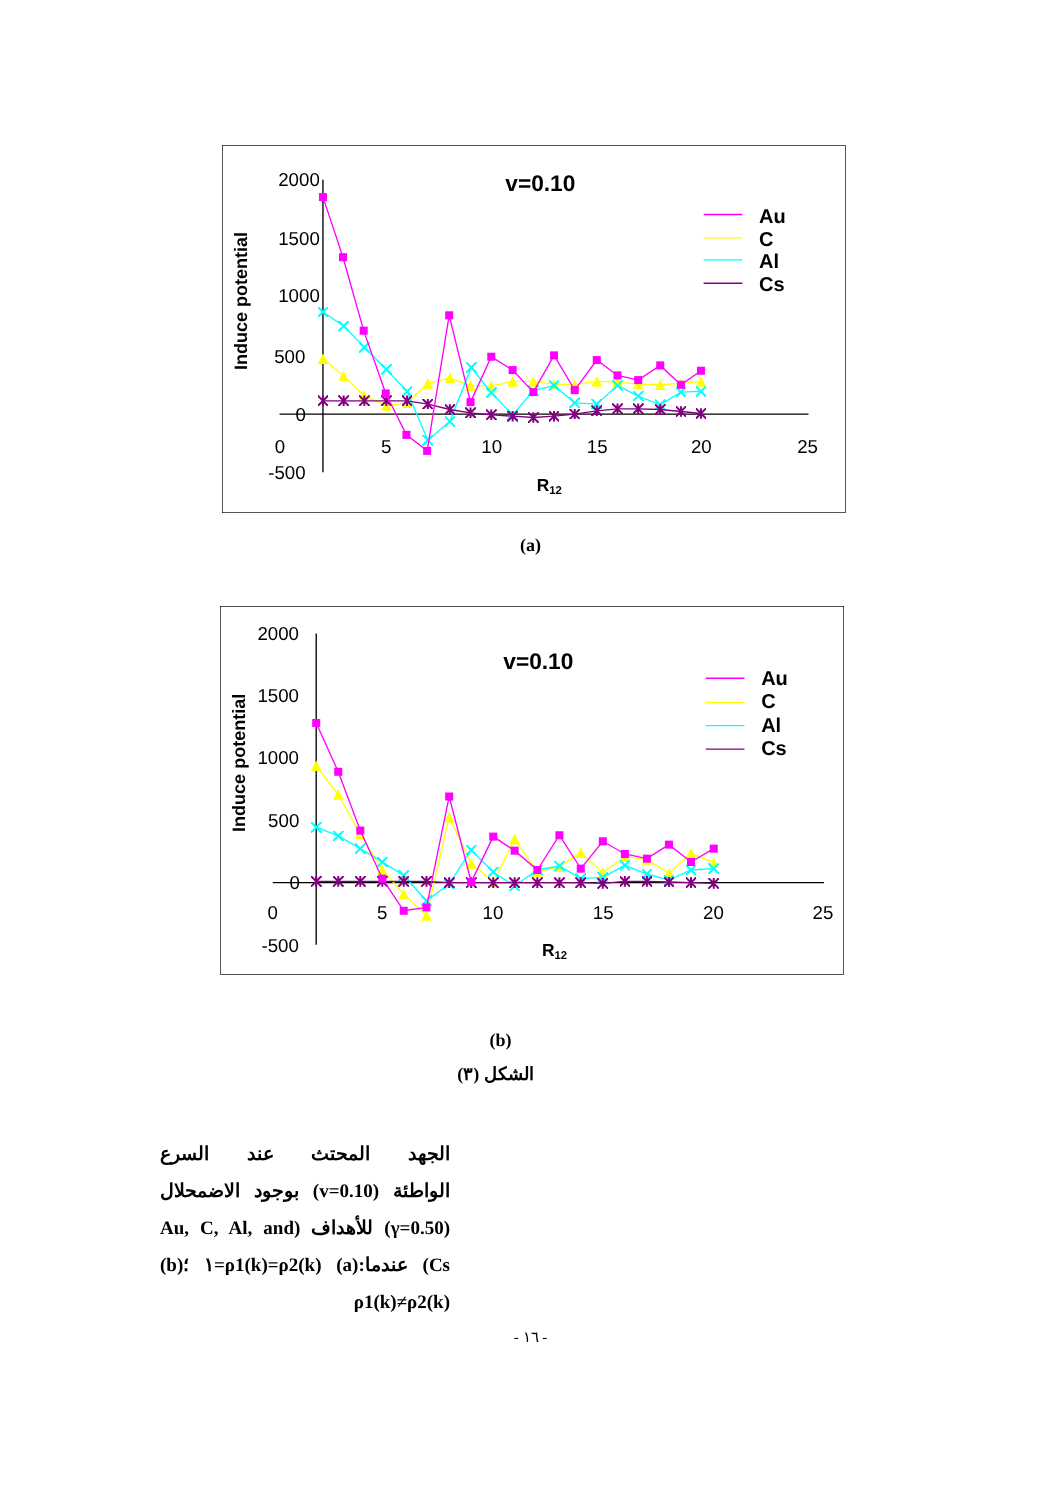2000
1500
1000
500
0
-500
0
5
10
15
20
25
R12
Induce potential
v=0.10
Au
C
Al
Cs
(a)
2000
1500
1000
500
0
-500
0
5
10
15
20
25
R12
Induce potential
v=0.10
Au
C
Al
Cs
(b)
الشكل (٣)
الجهد المحتث عند السرع
الواطئة (v=0.10) بوجود الاضمحلال
(γ=0.50) للأهداف (Au, C, Al, and
Cs) عندما:(a) ρ1(k)=ρ2(k)=١ ؛(b)
ρ1(k)≠ρ2(k)
- ١٦ -